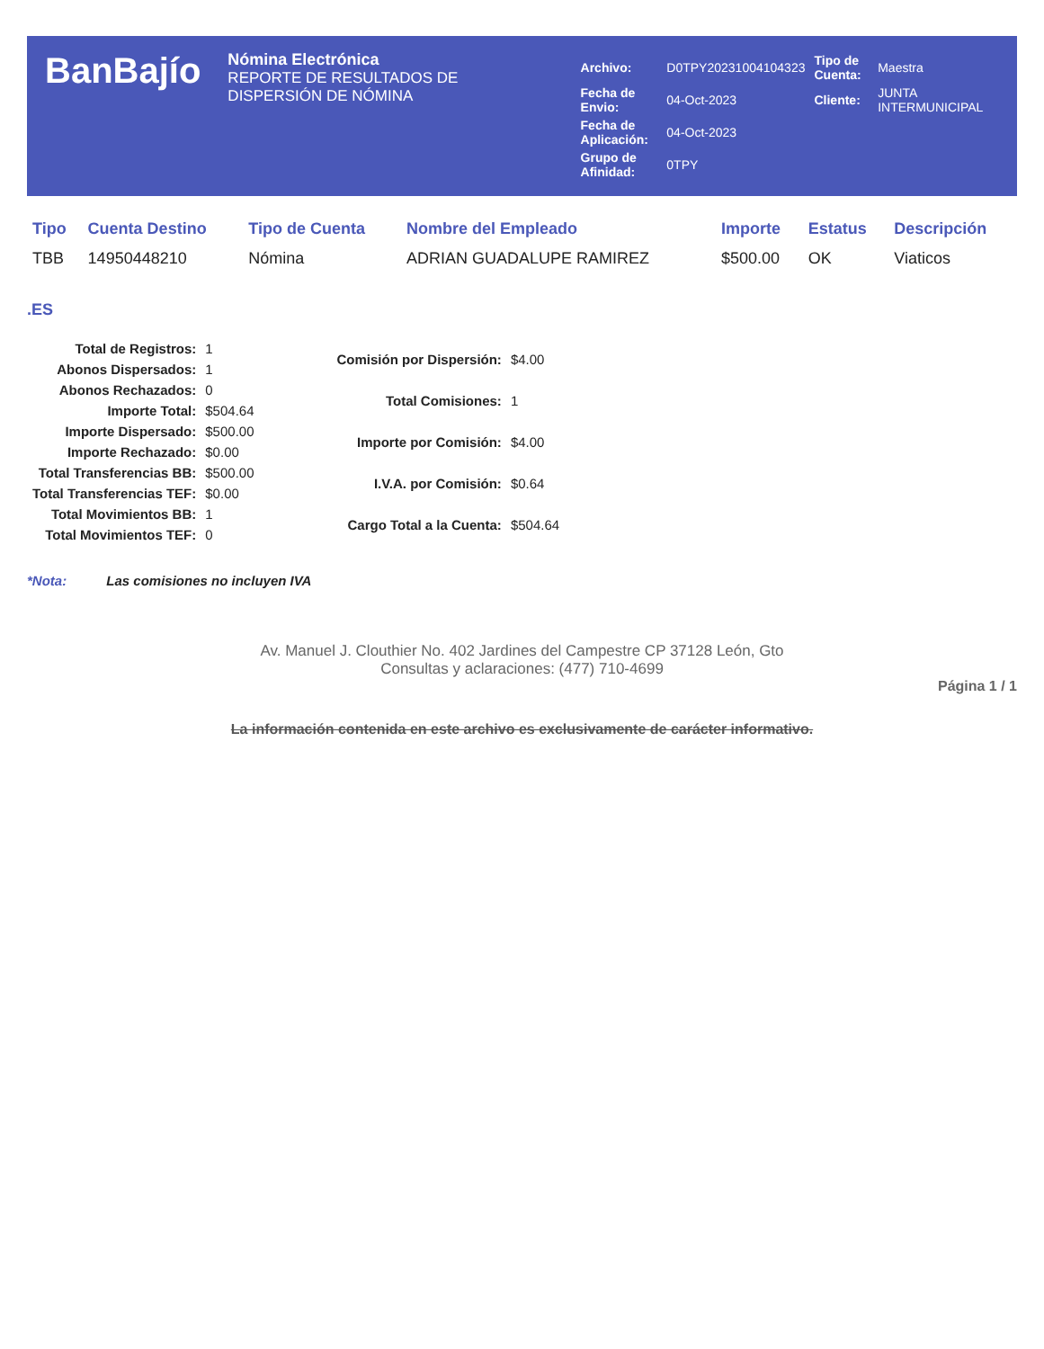BanBajío
Nómina Electrónica
REPORTE DE RESULTADOS DE DISPERSIÓN DE NÓMINA
| Archivo: | D0TPY20231004104323 | Tipo de Cuenta: | Maestra |
| Fecha de Envio: | 04-Oct-2023 | Cliente: | JUNTA INTERMUNICIPAL |
| Fecha de Aplicación: | 04-Oct-2023 | | |
| Grupo de Afinidad: | 0TPY | | |
| Tipo | Cuenta Destino | Tipo de Cuenta | Nombre del Empleado | Importe | Estatus | Descripción |
| --- | --- | --- | --- | --- | --- | --- |
| TBB | 14950448210 | Nómina | ADRIAN GUADALUPE RAMIREZ | $500.00 | OK | Viaticos |
.ES
| Total de Registros: | 1 |
| Abonos Dispersados: | 1 |
| Abonos Rechazados: | 0 |
| Importe Total: | $504.64 |
| Importe Dispersado: | $500.00 |
| Importe Rechazado: | $0.00 |
| Total Transferencias BB: | $500.00 |
| Total Transferencias TEF: | $0.00 |
| Total Movimientos BB: | 1 |
| Total Movimientos TEF: | 0 |
| Comisión por Dispersión: | $4.00 |
| Total Comisiones: | 1 |
| Importe por Comisión: | $4.00 |
| I.V.A. por Comisión: | $0.64 |
| Cargo Total a la Cuenta: | $504.64 |
*Nota: Las comisiones no incluyen IVA
Av. Manuel J. Clouthier No. 402 Jardines del Campestre CP 37128 León, Gto
Consultas y aclaraciones: (477) 710-4699
Página 1 / 1
La información contenida en este archivo es exclusivamente de carácter informativo.